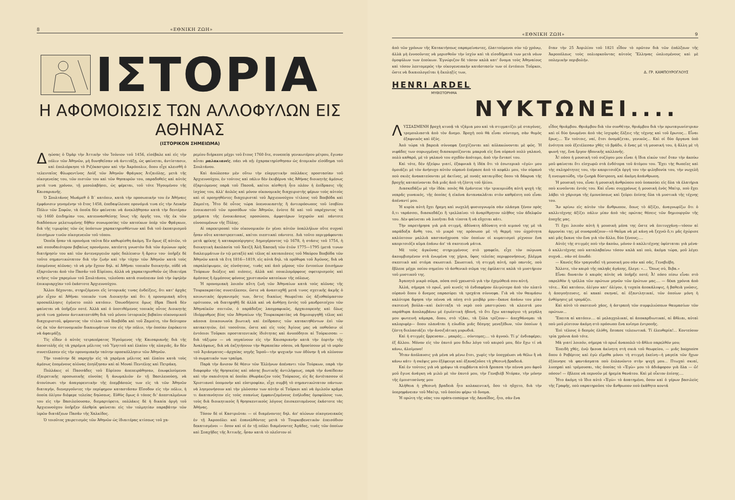8 «ΕΘΝΙΚΗ ΖΩΗ»
ΙΣΤΟΡΙΑ
Η ΑΦΟΜΟΙΩΣΙΣ ΤΩΝ ΑΛΛΟΦΥΛΩΝ ΕΙΣ ΑΘΗΝΑΣ
(ΙΣΤΟΡΙΚΟΝ ΣΗΜΕΙΩΜΑ)
Δηώσας ὁ Ὀμὰρ τὴν Ἀττικὴν τὸν Ἰούνιον τοῦ 1456, εἰσέβαλε καὶ εἰς τὴν πόλιν τῶν Ἀθηνῶν, μὴ δυνηθεῖσαν νὰ ἀντιτάξῃ, ὡς φαίνεται, ἀντίστασιν, καὶ ἐπολιόρκησε τὸ Ριζόκαστρον καὶ τὴν Ἀκρόπολιν, ὅπου εἶχε κλεισθῆ ὁ τελευταῖος Φλωρεντῖνος Δοὺξ τῶν Ἀθηνῶν Φράγκος Ἀτζαιόλης, μετὰ τῆς οἰκογενείας του, τῶν πιστῶν του καὶ τῶν θησαυρῶν του, παραδοθεὶς καὶ αὐτὸς μετά τινα χρόνον, τῇ μεσολαβήσει, ὡς φέρεται, τοῦ τότε Ἡγουμένου τῆς Καισαριανῆς.
Ὁ Σουλτάνος Μωάμεθ ὁ Β΄ κατόπιν, κατὰ τὴν προσωπικήν του ἐν Ἀθήναις ἐμφάνισιν γενομένην τὸ ἔτος 1458, ἐπεδαψίλευσε προνόμιά τινα εἰς τὴν Λευκὴν Πόλιν τῶν Σοφῶν, τὰ ὁποῖα δὲν φαίνεται νὰ ἀνεκλήθησαν κατὰ τὴν δευτέραν τῷ 1460 ἐπιδημίαν του, κατευνασθείσης ἴσως τῆς ὀργῆς του, τῆς ἐκ τῶν διαδόσεων μελετωμένης δῆθεν συνωμοσίας τῶν κατοίκων ὑπὲρ τῶν Φράγκων, διὰ τῆς τιμωρίας τῶν ὡς ὑπόπτων χαρακτηρισθέντων καὶ διὰ τοῦ ἐκπατρισμοῦ ἐπισήμων τινῶν οἰκογενειῶν τοῦ τόπου.
Ὁποῖα ἦσαν τὰ προνόμια ταῦτα δὲν καθωρίσθη ἀκόμη. Ἐν ὅμως ἐξ αὐτῶν, τὸ καὶ σπουδαιότερον βεβαίως προνόμιον, κατέστη γνωστὸν διὰ τῶν ἀγώνων πρὸς διατήρησίν του καὶ τῶν ἀντενεργειῶν πρὸς δολίευσιν ἢ ἄρσιν του· ὑπῆρξε δὲ τοῦτο σημαντικώτατον διὰ τὴν ζωὴν καὶ τὴν τύχην τῶν Ἀθηνῶν κατὰ τοὺς ἑπομένους αἰῶνας: τὸ νὰ μὴν ἔχουν δηλ. αἱ Ἀθῆναι τοπικὸν διοικητήν, οὐδὲ νὰ ἐξαρτῶνται ἀπὸ τὸν Πασᾶν τοῦ Εὐρίπου, ἀλλὰ νὰ χαρακτηρισθοῦν ὡς ἰδιαιτέρα κτῆσις τῶν χαρεμίων τοῦ Σουλτάνου, τελοῦσαι κατὰ συνέπειαν ὑπὸ τὴν ὑψηλὴν ἐπικυριαρχίαν τοῦ ἑκάστοτε Ἀρχιευνούχου.
Ἄλλοι δέχονται, στηριζόμενοι εἴς ἱστορικάς τινας ἐνδείξεις, ὅτι κατ' ἀρχὰς μὲν εἶχον αἱ Ἀθῆναι τοπικόν τινα Διοικητὴν καὶ ὅτι ἡ προνομιακὴ αὕτη προσκόλλησις ἐγένετο πολὺ κατόπιν. Ὁπωσδήποτε ὅμως ἕδρα Πασᾶ δὲν φαίνεται νὰ ὑπῆρξεν ποτέ. Ἀλλὰ καὶ ὁ ὑποτιθέμενος τοπικὸς οὗτος Διοικητὴς μετά τινα χρόνον ἀντικατεστάθη διὰ τοῦ μόνου ἱστορικῶς βεβαίου οἰκονομικοῦ διαχειριστοῦ, φέροντος τὸν τίτλον τοῦ Βοεβόδα καὶ τοῦ Ζαμπίτη, τὸν δεύτερον ὡς ἐκ τῶν ἀστυνομικῶν δικαιωμάτων του εἰς τὴν πόλιν, τὴν ὁποίαν ἐπρόκειτο νὰ ἀφαιμάξῃ.
Τίς εἶδεν ὁ αὐτὸς τετραπέρατος Ἡγούμενος τῆς Καισαριανῆς διὰ τῆς ἀποστολῆς εἰς τὰ χαρέμια μέλιτος τοῦ Ὑμηττοῦ καὶ ἐλαίου τῆς πλαγιᾶς, ἂν δὲν συνετέλεσεν εἰς τὴν προνομιακὴν ταύτην προσκόλλησιν τῶν Ἀθηνῶν.
Τὴν τοιαύτην δὲ παροχὴν εἰς τὰ χαρέμια μέλιτος καὶ ἐλαίου κατὰ τοὺς ἀμέσως ἑπομένους αἰῶνας ἐπηύξησαν καὶ αἱ Μοναὶ Πεντέλης καὶ Πετράκη.
Πολλάκις οἱ Πασσάδες τοῦ Εὐρίπου ἀπεπειράθησαν, ἐπωφελούμενοι ἐξαιρετικῆς προσωπικῆς εὐνοίας ἢ ἀνωμαλιῶν ἐν τῇ Βασιλευούσῃ, νὰ ἀτονίσωσι τὴν ἀπαγορευτικὴν τῆς ἐπεμβάσεώς των εἰς τὰ τῶν Ἀθηνῶν διαταγήν, διενεργοῦντες τὴν περίφημον καταστᾶσαν Εἴσοδον εἰς τὴν πόλιν, ἡ ὁποία ὀλίγον διέφερε τελείας δηώσεως. Εὐθὺς ὅμως ὁ τόπος δι' ἀπεσταλμένων του εἰς τὴν Βασιλεύουσαν, διεμαρτύρετο, πολλάκις δὲ ἡ δικαία ὀργὴ τοῦ Ἀρχιευνούχου ὑπῆρξεν ὀλεθρία φαίνεται εἰς τὸν τολμητίαν παραβάτην τῶν ἱερῶν διατάξεων Πασᾶν τῆς Χαλκίδος.
Ὁ τοιοῦτος χαιρετισμὸς τῶν Ἀθηνῶν ὡς ἰδιαιτέρας κτίσεως τοῦ χα-
ρεμίου διήρκεσε μέχρι τοῦ ἔτους 1760 ὅτε, συνεπείᾳ γενικωτέρου μέτρου, ἔγιναν αὗται μαλακιανές, πάει νὰ πῇ: ἐχαρακτηρίσθησαν ὡς ἀτομικὸν εἰσόδημα τοῦ Σουλτάνου.
Καὶ ἀπώλεσαν μὲν οὕτω τὴν εὐεργετικὴν πολλάκις προστασίαν τοῦ Ἀρχιευνούχου, ἐν τούτοις καὶ πάλιν δὲν ἐκυβέρνα τὰς Ἀθήνας διοικητὴς ἀμέσως ἐξαρτώμενος παρὰ τοῦ Πασσᾶ, καίτοι αἰσθητὴ ἦτο πλέον ἡ ἐπίδρασις τῆς ἰσχύος του, ἀλλ' ἁπλῶς καὶ μόνον οἰκονομικὸς διαχειριστὴς φέρων τοὺς αὐτοὺς καὶ οἱ προηγηθέντες διαχειρισταὶ τοῦ Ἀρχιευνούχου τίτλους τοῦ Βοεβόδα καὶ Ζαμπίτη. Ἦτο δὲ οὗτος τώρα ὑπενοικιαστὴς ἢ ἀντιπρόσωπος τοῦ ἰσοβίου ἐνοικιαστοῦ τῶν προσόδων τῶν Ἀθηνῶν, ἐνίοτε δὲ καὶ τοῦ παρέχοντος τὰ χρήματα τῆς ἐνοικιάσεως προσώπου, ἀμφοτέρων ἰσχυρῶν καὶ πάντοτε εὐνοουμένων τῆς Πύλης.
Αἱ παρεκτροπαὶ τῶν οἰκονομικῶν ἐν γένει αὐτῶν ὑπαλλήλων οὔτε συχναὶ ἦσαν οὔτε καταστρεπτικαί, καίτοι πιεστικαὶ πάντοτε. Διὰ τοῦτο περιγράφονται μετὰ φρίκης ἡ κατακρεούργησις Δημογέροντος τῷ 1678, ἡ στάσις τοῦ 1754, ἡ διοικητικὴ ἀκολασία τοῦ Χατζῆ Ἀλῆ Χασεκῆ τῶν ἐτῶν 1775—1795 (μετά τινων διαλειμμάτων ἐν τῷ μεταξὺ) καὶ τέλος αἱ καταπιέσεις τοῦ Μαύρου Βοεβόδα τῶν Ἀθηνῶν κατὰ τὰ ἔτη 1816—1819, εἰς αὐτὰ δηλ. τὰ πρόθυρα τοῦ Ἀγῶνος, διὰ νὰ παραλείψωμεν, ὡς εὐνόητους, τινὰς καὶ ἀπὸ μέρους τῶν ἐντοπίων ἐπισήμων Τούρκων διώξεις καὶ πιέσεις, ἀλλὰ καὶ ποικιλομόρφους σφετερισμοὺς καὶ ἀμέσους ἢ ἐμμέσους φόνους χριστιανῶν κατοίκων τῆς πόλεως.
Ἡ προνομιακὴ λοιπὸν αὕτη ζωὴ τῶν Ἀθηναίων κατὰ τοὺς αἰῶνας τῆς Τουρκοκρατίας συνετέλεσεν, ὥστε νὰ ἀναπτυχθῇ μετά τινος σχετικῆς ἀκμῆς ὁ κοινωτικὸς ὀργανισμός των, ὅστις δικαίως θεωρεῖται ὡς ἀξιοθαύμαστον πρότυπον, νὰ διατηρηθῇ δὲ ἀλλὰ καὶ νὰ ἀνθήσῃ ἐντὸς τοῦ μανδροτοίχου τῶν Ἀθηναϊκῶν σπιτιῶν, ὁ παράδοξος λαογραφικῶς, ἀρχαιοπρεπὴς καὶ ὅλως ἰδιόρρυθμος βίος τῶν Ἀθηναίων τῆς Τουρκοκρατίας νὰ δημιουργηθῇ τέλος καὶ κάποια ἐπικοινωνία βιωτικὴ καὶ ἐπίδρασις τῶν κατακτηθέντων ἐπὶ τῶν κατακτητῶν, ἐπὶ τοσοῦτον, ὥστε καὶ εἰς τοὺς Ἁγίους μας νὰ ποθοῦσιν οἱ ἐντόπιοι Τοῦρκοι προστατευτικὸς ἰδιότητας καὶ ἀνυπόδητοι αἱ Τούρκισσαι — διὰ τάξιμον — νὰ πηγαίνουν εἰς τὴν Καισαριανὴν κατὰ τὴν ἑορτὴν τῆς Ἀναλήψεως, διὰ νὰ ἐκζητήσουν τὴν θεραπείαν νόσου, νὰ δροσίσουν μὲ τὸ νερὸν τοῦ Ἁγιάσματος—ἀρχαίας πηγῆς Ἱεροῦ—τὴν ψυχικήν των ὀδύνην ἢ νὰ πλύνουν τὸ σωματικόν των τραῦμα.
Παρὰ τὴν ἄνισον δὲ θέσιν τῶν Ἑλλήνων ἀπέναντι τῶν Τούρκων, παρὰ τὴν διαφορὰν τῆς θρησκείας καὶ πάσης βιωτικῆς ἀντιλήψεως, παρὰ τὴν ἀναίδειαν καὶ τὴν σκαιότητα αἱ ὁποῖαι ἐθωράκιζον τοὺς Τούρκους, εἰς ἃς ἀντέτασσον οἱ Χριστιανοὶ ὑπομονὴν καὶ εὐστροφίαν, εἶχε συμβῆ τὸ σημαντικώτατον πάντων: νὰ λησμονήσουν καὶ τὴν γλῶσσαν των αὐτὴν οἱ Τοῦρκοι καὶ νὰ ὁμιλοῦν κρᾶμα τι ἀκατανόητον εἰς τοὺς σπανίως ἐμφανιζομένους ἐπήλυδας ὁμοφύλους των, τοὺς διὰ διοικητικοὺς ἢ θρησκευτικοὺς λόγους ἐπισκεπτομένους ἑκάστοτε τὰς Ἀθήνας.
Τόσον δὲ οἱ Καστριῶται — οἱ διαμένοντες δηλ. ἀπ' αἰώνων οἰκογενειακῶς ἐν τῇ Ἀκροπόλει καὶ ἐπανελθόντες μετὰ τὸ Τουρκοβενετικὸν ἐπεισόδιον δεκατισμένοι — ὅσον καὶ οἱ ἐν τῇ πόλει διαμένοντες Ἀγάδες, τινὲς τῶν ὁποίων καὶ Σπαχῆδες τῆς Ἀττικῆς, ἦσαν κατὰ τὸ πλεῖστον οἱ
«ΕΘΝΙΚΗ ΖΩΗ» 9
ἀπὸ τῶν χρόνων τῆς Κατακτήσεως παραμείναντες, ἐλαττούμενοι σὺν τῷ χρόνῳ, ἀλλὰ μὴ ἐννοοῦντες νὰ μερισθοῦν τὴν ἰσχὺν καὶ τὰ εἰσοδήματά των μετὰ νέων ὁμοφύλων των ἐποίκων. Ἐγνώριζον δὲ τόσον καλὰ κατ' ὄνομα τοὺς Ἀθηναίους καὶ τόσον λεπτομερῶς τὴν οἰκογενειακὴν κατάστασίν των οἱ ἐντόπιοι Τοῦρκοι, ὥστε νὰ δικαιολογεῖται ἡ ἔκπληξίς των,
HENRI ARDEL
ΜΥΘΙΣΤΟΡΗΜΑ
ὅταν τὴν 25 Ἀπριλίου τοῦ 1821 εἶδον τὸ πρῶτον διὰ τῶν ἐπάλξεων τῆς Ἀκροπόλεως τοὺς πολιορκοῦντας αὐτοὺς Ἕλληνας ὡπλισμένους καὶ μὲ πολεμικὴν περιβολήν.
Δ. ΓΡ. ΚΑΜΠΟΥΡΟΓΛΟΥΣ
ΝΥΚΤΩΝΕΙ....
ΛΥΣΣΑΣΜΕΝΗ βροχὴ κτυπᾷ τὰ τζάμια μου καὶ τὰ στιγματίζει μὲ σταγόνες, τρεμουλιαστὰ ἀπὸ τὸν ἄνεμο. Βροχὴ ποὺ θὰ εἶναι σύντομη, σὰν θυμὸς ἐξαφνικὸς καὶ ὀξύς.
Ἀπὸ τώρα τὰ βαρειὰ σύννεφα ξεσχίζονται καὶ αὐλακώνονται μὲ φῶς. Ἡ νιφάδες των σπρωγμένες διασκορπίζονται μακρυὰ εἰς ἕνα οὐρανὸ πολὺ γαλανό, πολὺ καθαρό, μὲ τὸ γαλανὸ του σχεδὸν ἀπότομο, ἀπὸ τὴν ἔντασί του.
Καὶ τότε, δὲν ἠξεύρω γιατί, ἐξαφνικὰ ἡ ἰδέα ὅτι τὸ ἐσωτερικὸ «ἐγὼ» μου ὁμοιάζει μὲ τὸν ἀνήσυχο αὐτὸν οὐρανὸ ἐπέρασε ἀπὸ τὸ κεφάλι μου, τὸν οὐρανὸ ποὺ σκιὲς ἀνακατεύονται μὲ ἀκτῖνες, μὲ πνοὲς καταιγίδος ὅπου τὰ δάκρυα τῆς βροχῆς καταπίνονται διὰ μιᾶς ἀπὸ τὴ ζέστη τοῦ ἡλίου.
Διασκεδάζω μὲ τὴν ἰδέα: ποιὸς θὰ ἐμάντευε τὴν τρικυμιώδη αὐτὴ ψυχὴ τῆς νεαρᾶς γυναικός, τῆς ὁποίας ἡ εἰκόνα ἀντανακλᾶται στὸν καθρέπτη ποὺ εἶναι ἀπέναντί μου.
Ἡ κυρία αὐτὴ ἔχει ἤρεμη καὶ νωχελῆ φυσιογνωμία σὰν πλάσμα ξένον πρὸς ὅ,τι ταράσσει, διασκεδάζει ἢ τρελλαίνει τὸ ἀναρίθμητον πλῆθος τῶν ἀδελφῶν του. Δὲν φαίνεται νὰ λυπῆται διὰ τίποτα ἢ νὰ εὔχεται κάτι.
Τὴν παρετήρησα γιὰ μιὰ στιγμή, ἀδύνατη ἀδύνατη στὸ κιμονό της μὲ τὰ παράδοξα ἄνθη του, τὸ μικρό της πρόσωπο μὲ τὴ θερμή του ὠχρότητα καλύπτουν μαλλιὰ καστανόχρυσα τῶν ὁποίων οἱ κυματισμοὶ ρίχνουν ἕνα καπριτσιόζο κῦμα ἐπάνω ἀπ' τὰ σκοτεινὰ μάτια.
Μὲ τοὺς ἀγκῶνας στηριγμένους στὸ γραφεῖο, εἶχε τὸν πώγωνα ἀκουμβισμένον στὰ ἑνωμένα της χέρια, ὕφος τελείας περιφρονήσεως, βλέμμα σκεπτικὸ καὶ στόμα σκωπτικό. Σκωπτικό, τὴ στιγμὴ αὐτή, πρὸ παντός, ποὺ ἔβλεπε μέχρι ποίου σημείου τὸ ἀσθενικὸ σῶμα της ἐφύλαττε καλὰ τὸ μυστήριον τοῦ μυστικοῦ της.
Ἀγαπητὸ μικρὸ σῶμα, πόσα σοῦ χρεωστῶ γιὰ τὴν ἐχεμύθειά σου αὐτή.
Ἀλλά, σήμερα τὸ πρωΐ, μοῦ κινεῖς τὸ ἐνδιαφέρον ὀλιγώτερο ἀπὸ τὸν πλατὺ οὐρανὸ ὅπου ὁ ἄνεμος παρασύρει τὰ τρεχάτα σύννεφα. Γιὰ νὰ τὸν θαυμάσω καλύτερα ἄφησα τὴν πέννα νὰ πέσῃ στὸ μπιβὰρ μου—ἔκανε ἀπάνω του μίαν σκοτεινὴ βούλα—καὶ ἐκύτταξα τὸ νερὸ ποὺ μαστιγώνει τὰ κλειστά μου παράθυρα ἀπολαμβάνω μὲ ἐγωϊστικὴ ἡδονή, τὸ ὅτι ἔχω καταφύγιο τὴ μεγάλη μου φωτεινὴ κάμαρα, ὅπου, στὸ τζάκι, τὰ ξύλα τρίζουν— ἀπεχθάνομαι τὰ καλοριφὲρ— ὅπου πλανᾶται ἡ εὐωδία μιᾶς δέσμης μενεξέδων, τῶν ὁποίων ἡ ζέστη διπλασιάζει τὴν ἀνοιξιάτικη μυρωδιά.
Καὶ ἡ στιγμὲς ἔρρευσαν... μακρές;... σύντομες;... τὸ ἀγνοῶ. Τί μ' ἐνδιαφέρει; ἐξ ἄλλου. Μόνον εἰς τὸν ἑαυτό μου διδω λόγο τοῦ καιροῦ μου, δὲν ἔχω τί νὰ κάνω, ἀλοίμονο!
Ἦταν ἀπόλαυσις γιὰ μένα νὰ μένω ἔτσι, χωρὶς τὴν ὑποχρέωσι νὰ θέλω ἢ νὰ κάνω κάτι· ἡ σκέψις μου ἐξέφευγε καὶ ἐξαναζοῦσε τὴ χθεσινὴ βραδειά.
Καὶ ἐν τούτοις γιὰ νὰ γράψω τὰ συμβάντα αὐτὰ ἤρπασα τὴν πέννα μου ἀφοῦ μοῦ ἔγινε ἀνάγκη νὰ μιλῶ μὲ τὸν ἑαυτό μου, τὴν Γενεβιὲβ Ντόραν, τὴν μόνην τῆς ἐμπιστοσύνης μου
Ἀλήθεια ἡ χθεσινὴ βραδειὰ ἦτο κολακευτική, ὅσο τὸ ηὔχετο, διὰ τὴν ὑπερηφάνειαν τοῦ Μαίτρ, τοῦ ὁποίου φέρω τὸ ὄνομα.
Ἡ πρώτη τῆς νέας του opéra-comique τῆς Δαναΐδος, ἦτο, σὰν ἕνα
εἶδος θριάμβου. Θριάμβου διὰ τὸν συνθέτην, θριάμβου διὰ τὴν πρωταγωνίστριαν καὶ οἱ δύο ἠνωμένοι ἀπὸ τὰς ἰσχυρὰς ἕλξεις τῆς τέχνης καὶ τοῦ ἔρωτος... Εἶναι ἔρως;... Ἐν τούτοις, ναί, ἔτσι ὀνομάζεται, γενικῶς... Καὶ οἱ δύο ὄργανα ὑπὸ ἑνότητα ποὺ ἐξετέλεσαν χθὲς τὸ βράδυ, ὁ ἕνας μὲ τὴ μουσική του, ἡ ἄλλη μὲ τὴ φωνή της, ἕνα ἔργον ἡδονικῆς καλλονῆς.
Ἆ! πόσο ἡ μουσικὴ τοῦ συζύγου μου εἶναι ἡ ἴδια εἰκών του! ὅταν τὴν ἀκούω μοῦ φαίνεται ὅτι εἰσχωρῶ στὰ ἐνδότερα τοῦ ἀτόμου του. Ἔχει τὴς θωπεῖες καὶ τὴς σκληρότητες του, τὴν καπριτσιόζα ὀργή του τὴν φιληδονία του, τὴν νωχελῆ ἢ πνευματώδη, τὴν ζωηρὰ δύστροπη, καὶ ἀκόμη ἀπάνθρωπη.
Ἡ μουσική του, εἶναι ἡ μουσικὴ ἀνθρώπου ποὺ ὑπακούει εἰς ὅλα τὰ ἐλατήρια ποὺ κινοῦνται ἐντός του. Καὶ εἶναι συγχρόνως ἡ μουσικὴ ἑνὸς Μαίτρ, ποὺ ἔχει λάβει τὸ χάρισμα τῆς ἐμπνεύσεως καὶ ξεύρει ἐπίσης ὅλα τὰ μυστικὰ τῆς τέχνης του.
Ἂν κρίνω εἰς αὐτὸν τὸν ἄνθρωπον, ὅπως τὸ ἀξίζει, ἀναγνωρίζω ὅτι ὁ καλλιτέχνης ἀξίζει πάλιν μίαν ἀπὸ τὰς πρώτας θέσεις τῶν δημιουργῶν τῆς ἐποχῆς μας.
Τί ἔχει λοιπὸν αὐτὴ ἡ μουσικὴ μέσα της ὥστε νὰ ἐπιτυγχάνῃ—τόσον αἱ ἁρμονίαι της; μὲ συναρπάζουν—τὸ θαῦμα νὰ μὲ κάνῃ νὰ ξεχνῶ ὅ,τι μᾶς ἐχώρισε καὶ μᾶς ἔκανε τὸν ἕνα γιὰ τὸν ἄλλο, δύο ξένους;....
Αὐτὲς τὴς στιγμὲς ποὺ τὴν ἀκούω, μόνον ὁ καλλιτέχνης ὑφίσταται γιὰ μένα· ὁ καλλιτέχνης ποὺ καταλαβαίνω τόσον καλὰ καὶ ποὺ, ἀκόμα τώρα, μοῦ λέγει συχνά... σὰν σὲ ἐπωδό:
— Κανεὶς δὲν τραγουδεῖ τὴ μουσική μου σὰν καὶ σᾶς, Γενεβιέβη.
Ἄλλοτε, τὸν καιρὸ τῆς παληᾶς ἀγάπης, ἔλεγε: «.... Ὅπως σύ, Βιβα.»
Εἶναι δυνατὸν ὁ καιρὸς αὐτὸς νὰ ὑπῆρξε ποτέ; Ἆ! πόσο πίσω εἶναι στὸ παρελθὸν ἡ τρέλλα τῶν πρώτων μηνῶν τῶν ἐρώτων μας.... — δέκα χρόνια ἀπὸ τότε... Καὶ κατόπιν, ὀλίγον κατ' ὀλίγον, ἡ τυχαία ἀποκάλυψις, ἡ βαθειὰ γνῶσις, ἡ ἀπογοήτευσις, αἱ κακαὶ σκηναί, αἱ ἐξαντλητικαί, τῶν ὁποίων μόνη ἡ ἐνθύμησις μὲ τρομάζει.
Καὶ αὐτὸ τὸ σκοτεινὸ χάος, ἡ ἀστραπὴ τῶν συμφιλιώσεων θαυμασίων τῶν πρώτων...
Ἔπειτα αἱ κατόπιν.... αἱ μελαγχολικαί, αἱ ἀποκαρδιωτικαί, αἱ ἄθλιαι, αὐταὶ ποὺ μοῦ ρίπτουν ἀκόμη στὸ πρόσωπο ἕνα κνῖσμο ἐντροπῆς.
Ἐπὶ τέλους ὁ δεσμὸς ἐλύθη, ἔσπασε τελειωτικά. Τί ἐλευθερία!... Κοντεύουν τρία χρόνια ἀπὸ τότε.
Μὰ γιατί λοιπόν, σήμερα τὸ πρωΐ ἀναπολῶ τὸ ἄθλιο παρελθόν μου;
Ἐπειδὴ χθές, ἐνῷ ἤκουα ἀκίνητη στὴ σκιὰ τοῦ θεωρείου, — μιᾶς baignoire ὅπου ὁ Ροβέρτος καὶ ἐγὼ εἴμεθα μόνοι τὴ στιγμὴ ἐκείνη—ἡ μαγεία τῶν ἤχων ἐξύπνησε τὰ φαντάσματα ποὺ ἐπλανῶντο στὴν ψυχή μου... Πτωχαὶ σκιαί, λυπηραὶ καὶ τρέμουσαι, τὰς ὁποίας τὸ «Ἐγὼ» μου τὸ ἀδιάφορον γιὰ ὅλα — ὤ! πόσον! — ἔβλεπε νὰ περνοῦν μὲ ἠρεμία θανάτου. Καὶ μὲ οἶκτον ἐπίσης....
Ἦτο ἀκόμη τὸ ἴδιο αὐτὸ «Ἐγὼ» τὸ ἀπατημένο, ὅσον καὶ ὁ γέρων βασιλεὺς τῆς Γραφῆς, ποὺ παρατηροῦσε τὸν ἄνθρωπον ποὺ ἐκάθητο κοντά